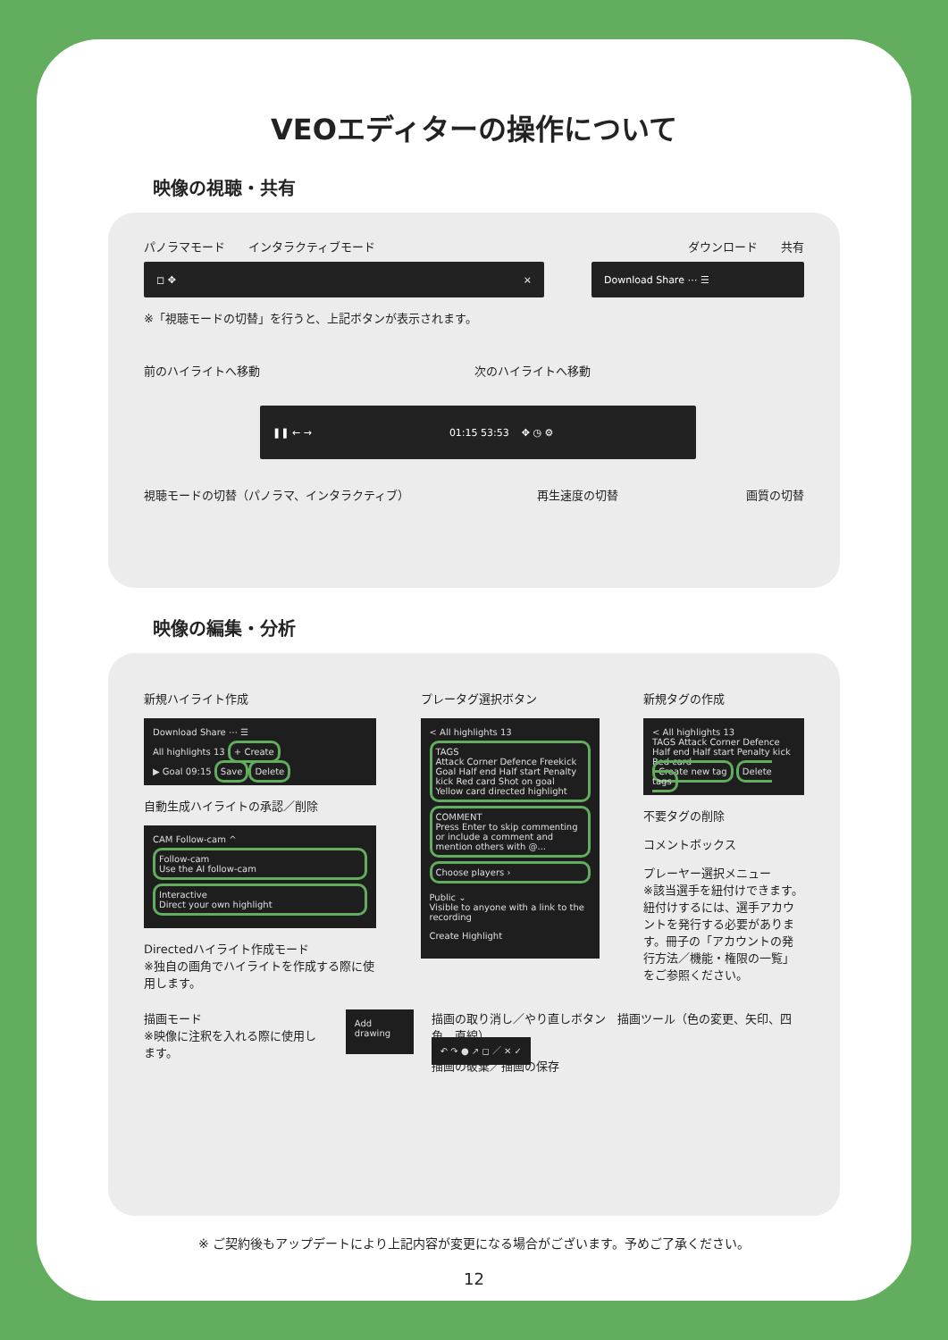VEOエディターの操作について
映像の視聴・共有
パノラマモード　　インタラクティブモード ダウンロード　　共有
◻ ✥ × Download Share ⋯ ☰
※「視聴モードの切替」を行うと、上記ボタンが表示されます。
前のハイライトへ移動 次のハイライトへ移動
❚❚ ← → 01:15 53:53 ✥ ◷ ⚙
視聴モードの切替（パノラマ、インタラクティブ） 再生速度の切替 画質の切替
映像の編集・分析
新規ハイライト作成
Download Share ⋯ ☰
All highlights 13 + Create
▶ Goal 09:15 Save Delete
自動生成ハイライトの承認／削除
CAM Follow-cam ^
Follow-cam
Use the AI follow-cam
Interactive
Direct your own highlight
Directedハイライト作成モード
※独自の画角でハイライトを作成する際に使用します。
プレータグ選択ボタン
< All highlights 13
TAGS
Attack Corner Defence Freekick Goal Half end Half start Penalty kick Red card Shot on goal Yellow card directed highlight
COMMENT
Press Enter to skip commenting or include a comment and mention others with @...
Choose players ›
Public ⌄
Visible to anyone with a link to the recording
Create Highlight
新規タグの作成
< All highlights 13
TAGS Attack Corner Defence Half end Half start Penalty kick Red card
Create new tag Delete tags
不要タグの削除
コメントボックス
プレーヤー選択メニュー
※該当選手を紐付けできます。紐付けするには、選手アカウントを発行する必要があります。冊子の「アカウントの発行方法／機能・権限の一覧」をご参照ください。
描画モード
※映像に注釈を入れる際に使用します。 Add drawing 描画の取り消し／やり直しボタン　描画ツール（色の変更、矢印、四角、直線）
↶ ↷ ● ↗ ◻ ／ ✕ ✓
描画の破棄／描画の保存
※ ご契約後もアップデートにより上記内容が変更になる場合がございます。予めご了承ください。
12